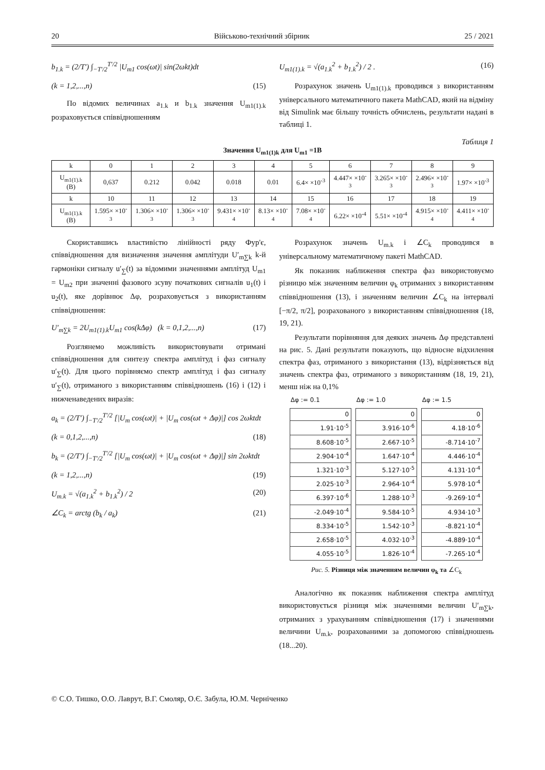20 Військово-технічний збірник 25 / 2021
b<sub>1.k</sub> = (2/T′) ∫<sub>−T′/2</sub><sup>T′/2</sup> |U<sub>m1</sub> cos(ωt)| sin(2ωkt)dt
(k = 1,2,...,n) (15)
По відомих величинах a<sub>1.k</sub> и b<sub>1.k</sub> значення U<sub>m1(1).k</sub> розраховується співвідношенням
U<sub>m1(1).k</sub> = √(a<sub>1.k</sub><sup>2</sup> + b<sub>1.k</sub><sup>2</sup>) / 2 . (16)
Розрахунок значень U<sub>m1(1).k</sub> проводився з використанням універсального математичного пакета MathCAD, який на відміну від Simulink має більшу точність обчислень, результати надані в таблиці 1.
Таблиця 1
Значення U<sub>m1(1)k</sub> для U<sub>m1</sub> =1В
| k | 0 | 1 | 2 | 3 | 4 | 5 | 6 | 7 | 8 | 9 |
| U<sub>m1(1).k</sub> (В) | 0,637 | 0.212 | 0.042 | 0.018 | 0.01 | 6.4× ×10<sup>-3</sup> | 4.447× ×10<sup>-3</sup> | 3.265× ×10<sup>-3</sup> | 2.496× ×10<sup>-3</sup> | 1.97× ×10<sup>-3</sup> |
| k | 10 | 11 | 12 | 13 | 14 | 15 | 16 | 17 | 18 | 19 |
| U<sub>m1(1).k</sub> (В) | 1.595× ×10<sup>-3</sup> | 1.306× ×10<sup>-3</sup> | 1.306× ×10<sup>-3</sup> | 9.431× ×10<sup>-4</sup> | 8.13× ×10<sup>-4</sup> | 7.08× ×10<sup>-4</sup> | 6.22× ×10<sup>-4</sup> | 5.51× ×10<sup>-4</sup> | 4.915× ×10<sup>-4</sup> | 4.411× ×10<sup>-4</sup> |
Скориставшись властивістю лінійності ряду Фур'є, співвідношення для визначення значення амплітуди U′<sub>m∑k</sub> k-й гармоніки сигналу u′<sub>∑</sub>(t) за відомими значеннями амплітуд U<sub>m1</sub> = U<sub>m2</sub> при значенні фазового зсуву початкових сигналів u<sub>1</sub>(t) і u<sub>2</sub>(t), яке дорівнює Δφ, розраховується з використанням співвідношення:
U′<sub>m∑k</sub> = 2U<sub>m1(1).k</sub>U<sub>m1</sub> cos(kΔφ) (k = 0,1,2,...,n) (17)
Розглянемо можливість використовувати отримані співвідношення для синтезу спектра амплітуд і фаз сигналу u′<sub>∑</sub>(t). Для цього порівняємо спектр амплітуд і фаз сигналу u′<sub>∑</sub>(t), отриманого з використанням співвідношень (16) і (12) і нижченаведених виразів:
a<sub>k</sub> = (2/T′) ∫<sub>−T′/2</sub><sup>T′/2</sup> [|U<sub>m</sub> cos(ωt)| + |U<sub>m</sub> cos(ωt + Δφ)|] cos 2ωktdt
(k = 0,1,2,...,n) (18)
b<sub>k</sub> = (2/T′) ∫<sub>−T′/2</sub><sup>T′/2</sup> [|U<sub>m</sub> cos(ωt)| + |U<sub>m</sub> cos(ωt + Δφ)|] sin 2ωktdt
(k = 1,2,...,n) (19)
U<sub>m.k</sub> = √(a<sub>1.k</sub><sup>2</sup> + b<sub>1.k</sub><sup>2</sup>) / 2 (20)
∠C<sub>k</sub> = arctg (b<sub>k</sub> / a<sub>k</sub>) (21)
Розрахунок значень U<sub>m.k</sub> і ∠C<sub>k</sub> проводився в універсальному математичному пакеті MathCAD.
Як показник наближення спектра фаз використовуємо різницю між значенням величин φ<sub>k</sub> отриманих з використанням співвідношення (13), і значенням величин ∠C<sub>k</sub> на інтервалі [−π/2, π/2], розрахованого з використанням співвідношення (18, 19, 21).
Результати порівняння для деяких значень Δφ представлені на рис. 5. Дані результати показують, що відносне відхилення спектра фаз, отриманого з використання (13), відрізняється від значень спектра фаз, отриманого з використанням (18, 19, 21), менш ніж на 0,1%
| Δφ := 0.1 |
| --- |
| 0 |
| 1.91·10<sup>-5</sup> |
| 8.608·10<sup>-5</sup> |
| 2.904·10<sup>-4</sup> |
| 1.321·10<sup>-3</sup> |
| 2.025·10<sup>-3</sup> |
| 6.397·10<sup>-6</sup> |
| -2.049·10<sup>-4</sup> |
| 8.334·10<sup>-5</sup> |
| 2.658·10<sup>-5</sup> |
| 4.055·10<sup>-5</sup> |
| Δφ := 1.0 |
| --- |
| 0 |
| 3.916·10<sup>-6</sup> |
| 2.667·10<sup>-5</sup> |
| 1.647·10<sup>-4</sup> |
| 5.127·10<sup>-5</sup> |
| 2.964·10<sup>-4</sup> |
| 1.288·10<sup>-3</sup> |
| 9.584·10<sup>-5</sup> |
| 1.542·10<sup>-3</sup> |
| 4.032·10<sup>-3</sup> |
| 1.826·10<sup>-4</sup> |
| Δφ := 1.5 |
| --- |
| 0 |
| 4.18·10<sup>-6</sup> |
| -8.714·10<sup>-7</sup> |
| 4.446·10<sup>-4</sup> |
| 4.131·10<sup>-4</sup> |
| 5.978·10<sup>-4</sup> |
| -9.269·10<sup>-4</sup> |
| 4.934·10<sup>-3</sup> |
| -8.821·10<sup>-4</sup> |
| -4.889·10<sup>-4</sup> |
| -7.265·10<sup>-4</sup> |
Рис. 5. Різниця між значенням величин φ<sub>k</sub> та ∠C<sub>k</sub>
Аналогічно як показник наближення спектра амплітуд використовується різниця між значеннями величин U′<sub>m∑k</sub>, отриманих з урахуванням співвідношення (17) і значеннями величини U<sub>m.k</sub>, розрахованими за допомогою співвідношень (18...20).
© С.О. Тишко, О.О. Лаврут, В.Г. Смоляр, О.Є. Забула, Ю.М. Черніченко